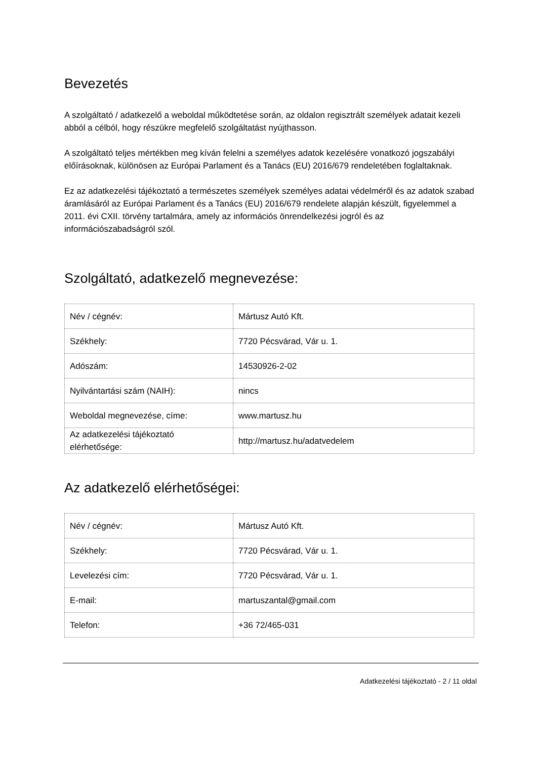Bevezetés
A szolgáltató / adatkezelő a weboldal működtetése során, az oldalon regisztrált személyek adatait kezeli abból a célból, hogy részükre megfelelő szolgáltatást nyújthasson.
A szolgáltató teljes mértékben meg kíván felelni a személyes adatok kezelésére vonatkozó jogszabályi előírásoknak, különösen az Európai Parlament és a Tanács (EU) 2016/679 rendeletében foglaltaknak.
Ez az adatkezelési tájékoztató a természetes személyek személyes adatai védelméről és az adatok szabad áramlásáról az Európai Parlament és a Tanács (EU) 2016/679 rendelete alapján készült, figyelemmel a 2011. évi CXII. törvény tartalmára, amely az információs önrendelkezési jogról és az információszabadságról szól.
Szolgáltató, adatkezelő megnevezése:
| Név / cégnév: | Mártusz Autó Kft. |
| Székhely: | 7720 Pécsvárad, Vár u. 1. |
| Adószám: | 14530926-2-02 |
| Nyilvántartási szám (NAIH): | nincs |
| Weboldal megnevezése, címe: | www.martusz.hu |
| Az adatkezelési tájékoztató elérhetősége: | http://martusz.hu/adatvedelem |
Az adatkezelő elérhetőségei:
| Név / cégnév: | Mártusz Autó Kft. |
| Székhely: | 7720 Pécsvárad, Vár u. 1. |
| Levelezési cím: | 7720 Pécsvárad, Vár u. 1. |
| E-mail: | martuszantal@gmail.com |
| Telefon: | +36 72/465-031 |
Adatkezelési tájékoztató - 2 / 11 oldal